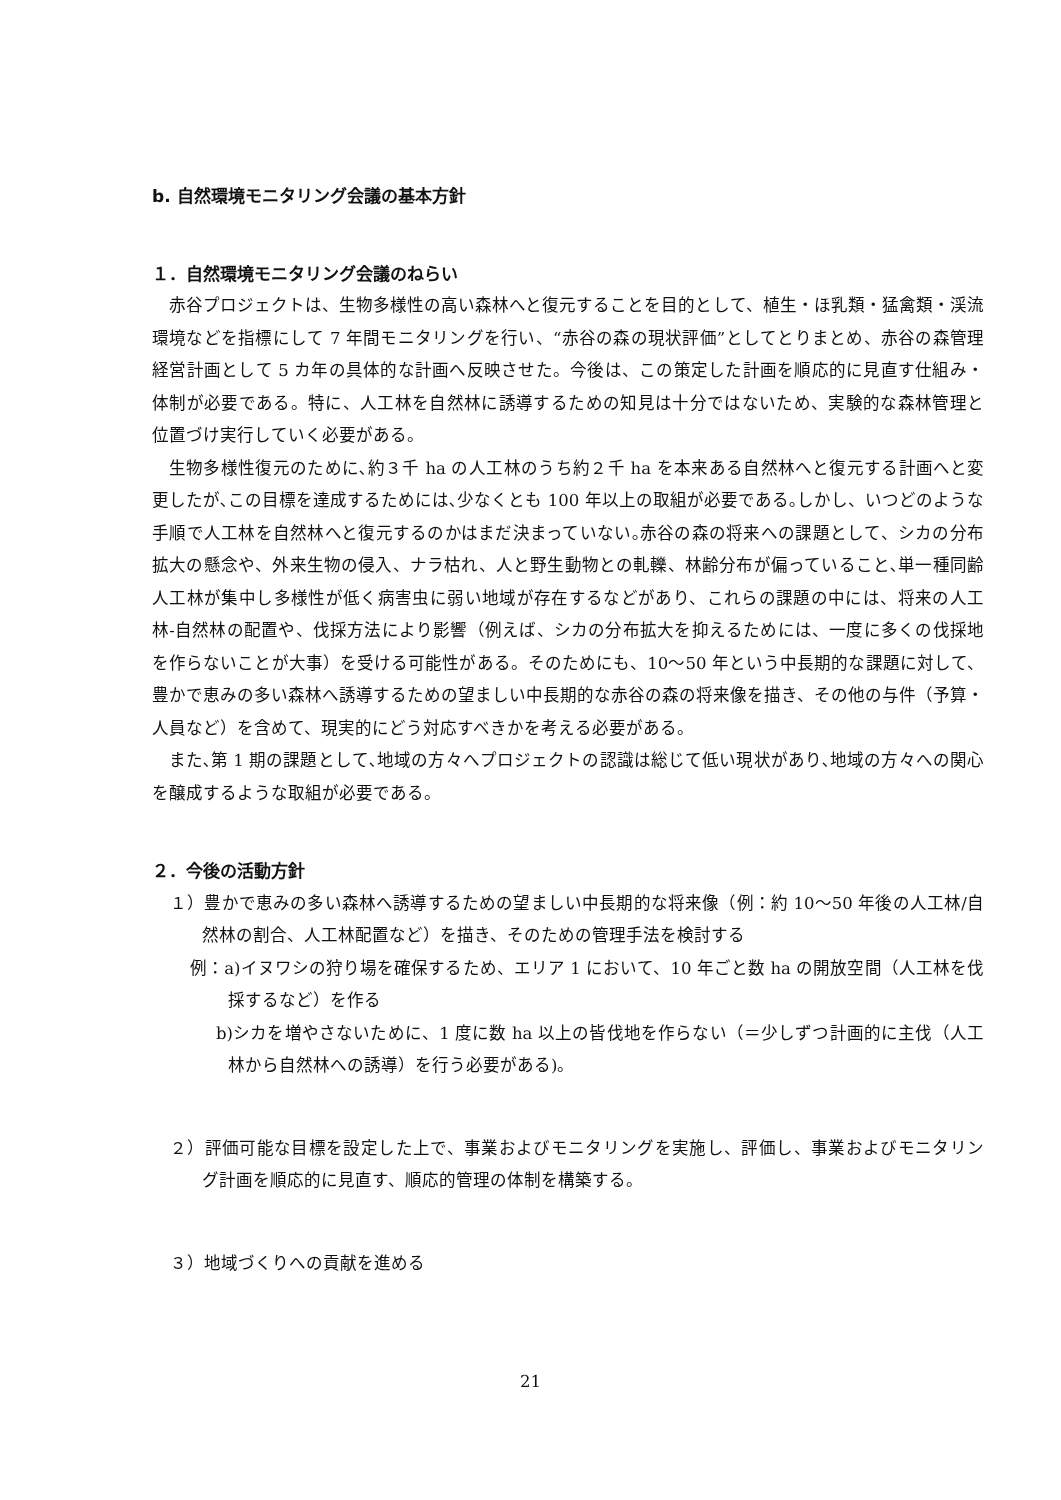b. 自然環境モニタリング会議の基本方針
１．自然環境モニタリング会議のねらい
赤谷プロジェクトは、生物多様性の高い森林へと復元することを目的として、植生・ほ乳類・猛禽類・渓流環境などを指標にして 7 年間モニタリングを行い、“赤谷の森の現状評価”としてとりまとめ、赤谷の森管理経営計画として 5 カ年の具体的な計画へ反映させた。今後は、この策定した計画を順応的に見直す仕組み・体制が必要である。特に、人工林を自然林に誘導するための知見は十分ではないため、実験的な森林管理と位置づけ実行していく必要がある。
生物多様性復元のために､約３千 ha の人工林のうち約２千 ha を本来ある自然林へと復元する計画へと変更したが､この目標を達成するためには､少なくとも 100 年以上の取組が必要である｡しかし、いつどのような手順で人工林を自然林へと復元するのかはまだ決まっていない｡赤谷の森の将来への課題として、シカの分布拡大の懸念や、外来生物の侵入、ナラ枯れ、人と野生動物との軋轢、林齢分布が偏っていること､単一種同齢人工林が集中し多様性が低く病害虫に弱い地域が存在するなどがあり、これらの課題の中には、将来の人工林‐自然林の配置や、伐採方法により影響（例えば、シカの分布拡大を抑えるためには、一度に多くの伐採地を作らないことが大事）を受ける可能性がある。そのためにも、10〜50 年という中長期的な課題に対して、豊かで恵みの多い森林へ誘導するための望ましい中長期的な赤谷の森の将来像を描き、その他の与件（予算・人員など）を含めて、現実的にどう対応すべきかを考える必要がある。
また､第 1 期の課題として､地域の方々へプロジェクトの認識は総じて低い現状があり､地域の方々への関心を醸成するような取組が必要である。
２．今後の活動方針
１）豊かで恵みの多い森林へ誘導するための望ましい中長期的な将来像（例：約 10〜50 年後の人工林/自然林の割合、人工林配置など）を描き、そのための管理手法を検討する
例：a)イヌワシの狩り場を確保するため、エリア 1 において、10 年ごと数 ha の開放空間（人工林を伐採するなど）を作る
b)シカを増やさないために、1 度に数 ha 以上の皆伐地を作らない（＝少しずつ計画的に主伐（人工林から自然林への誘導）を行う必要がある)。
２）評価可能な目標を設定した上で、事業およびモニタリングを実施し、評価し、事業およびモニタリング計画を順応的に見直す、順応的管理の体制を構築する。
３）地域づくりへの貢献を進める
21